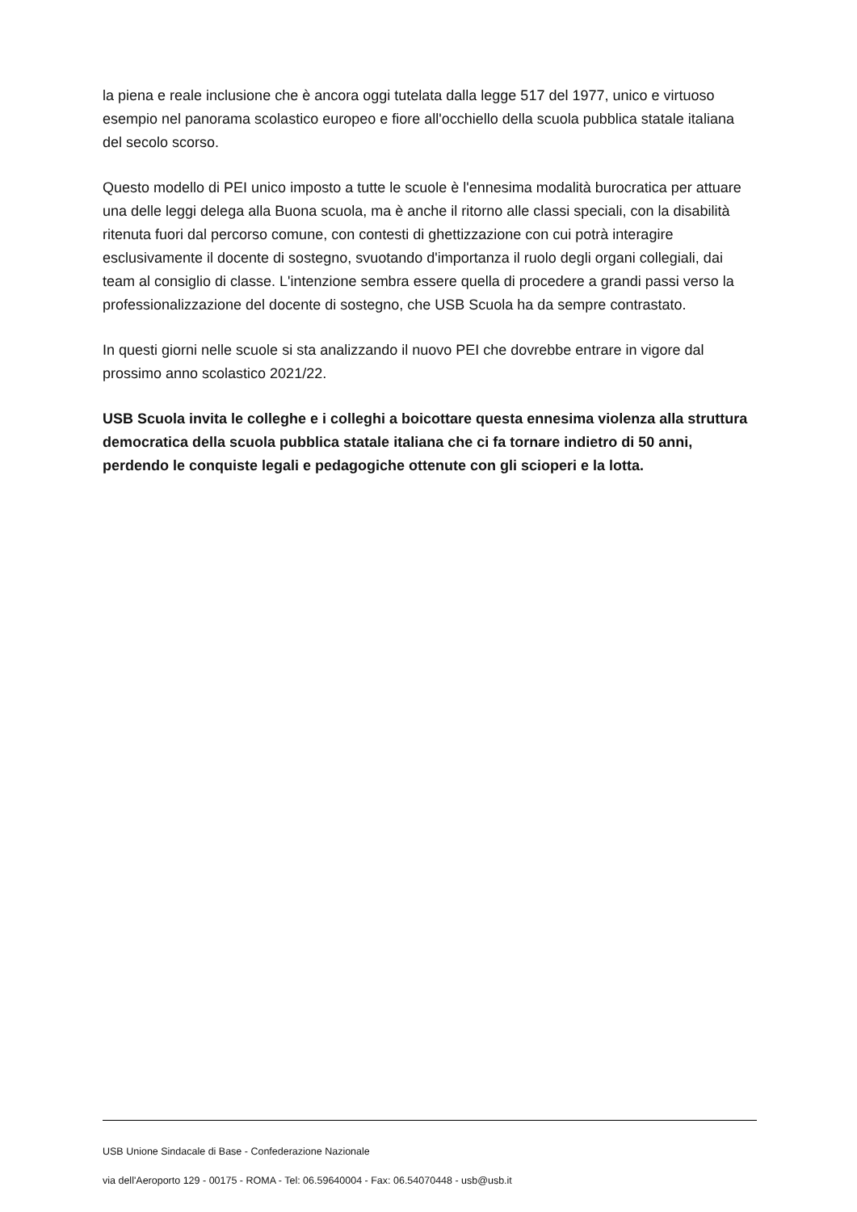la piena e reale inclusione che è ancora oggi tutelata dalla legge 517 del 1977, unico e virtuoso esempio nel panorama scolastico europeo e fiore all'occhiello della scuola pubblica statale italiana del secolo scorso.
Questo modello di PEI unico imposto a tutte le scuole è l'ennesima modalità burocratica per attuare una delle leggi delega alla Buona scuola, ma è anche il ritorno alle classi speciali, con la disabilità ritenuta fuori dal percorso comune, con contesti di ghettizzazione con cui potrà interagire esclusivamente il docente di sostegno, svuotando d'importanza il ruolo degli organi collegiali, dai team al consiglio di classe. L'intenzione sembra essere quella di procedere a grandi passi verso la professionalizzazione del docente di sostegno, che USB Scuola ha da sempre contrastato.
In questi giorni nelle scuole si sta analizzando il nuovo PEI che dovrebbe entrare in vigore dal prossimo anno scolastico 2021/22.
USB Scuola invita le colleghe e i colleghi a boicottare questa ennesima violenza alla struttura democratica della scuola pubblica statale italiana che ci fa tornare indietro di 50 anni, perdendo le conquiste legali e pedagogiche ottenute con gli scioperi e la lotta.
USB Unione Sindacale di Base - Confederazione Nazionale
via dell'Aeroporto 129 - 00175 - ROMA - Tel: 06.59640004 - Fax: 06.54070448 - usb@usb.it